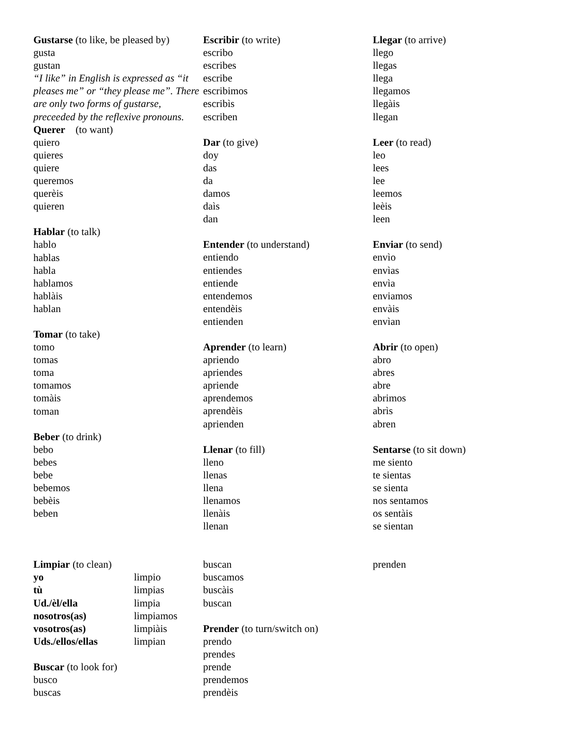Gustarse (to like, be pleased by)
gusta
gustan
“I like” in English is expressed as “it pleases me” or “they please me”. There are only two forms of gustarse, preceeded by the reflexive pronouns.
Querer (to want)
quiero
quieres
quiere
queremos
querèis
quieren
Hablar (to talk)
hablo
hablas
habla
hablamos
hablàis
hablan
Tomar (to take)
tomo
tomas
toma
tomamos
tomàis
toman
Beber (to drink)
bebo
bebes
bebe
bebemos
bebèis
beben
Escribir (to write)
escribo
escribes
escribe
escribimos
escribìs
escriben
Dar (to give)
doy
das
da
damos
daìs
dan
Entender (to understand)
entiendo
entiendes
entiende
entendemos
entendèis
entienden
Aprender (to learn)
apriendo
apriendes
apriende
aprendemos
aprendèis
aprienden
Llenar (to fill)
lleno
llenas
llena
llenamos
llenàis
llenan
Llegar (to arrive)
llego
llegas
llega
llegamos
llegàis
llegan
Leer (to read)
leo
lees
lee
leemos
leèis
leen
Enviar (to send)
envìo
envìas
envìa
enviamos
envàis
envìan
Abrir (to open)
abro
abres
abre
abrimos
abrìs
abren
Sentarse (to sit down)
me siento
te sientas
se sienta
nos sentamos
os sentàis
se sientan
Limpiar (to clean)
yo limpio
tù limpias
Ud./èl/ella limpia
nosotros(as) limpiamos
vosotros(as) limpiàis
Uds./ellos/ellas limpian
Buscar (to look for)
busco
buscas
buscan
buscamos
buscàis
buscan
Prender (to turn/switch on)
prendo
prendes
prende
prendemos
prendèis
prenden